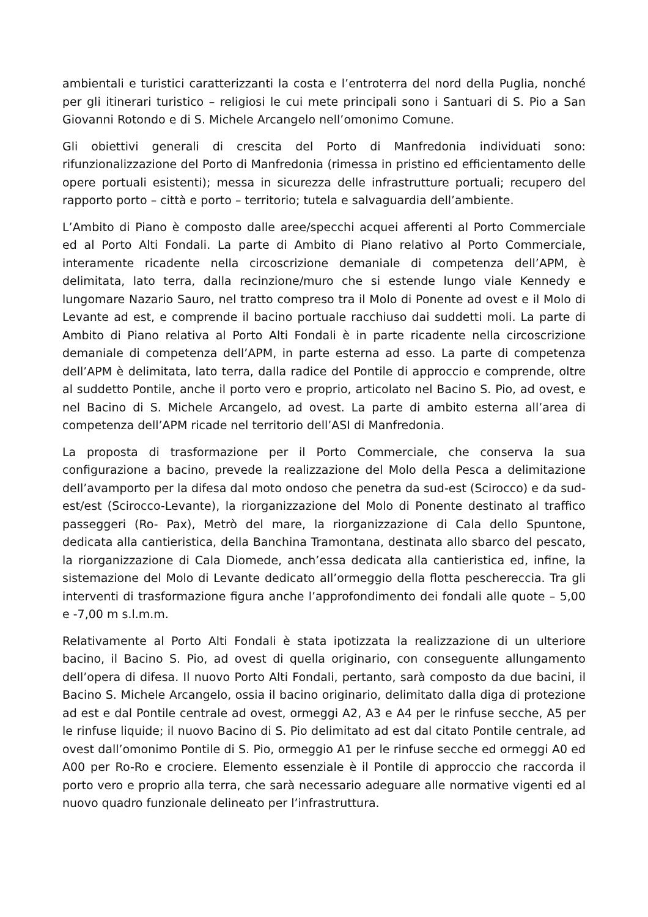ambientali e turistici caratterizzanti la costa e l’entroterra del nord della Puglia, nonché per gli itinerari turistico – religiosi le cui mete principali sono i Santuari di S. Pio a San Giovanni Rotondo e di S. Michele Arcangelo nell’omonimo Comune.
Gli obiettivi generali di crescita del Porto di Manfredonia individuati sono: rifunzionalizzazione del Porto di Manfredonia (rimessa in pristino ed efficientamento delle opere portuali esistenti); messa in sicurezza delle infrastrutture portuali; recupero del rapporto porto – città e porto – territorio; tutela e salvaguardia dell’ambiente.
L’Ambito di Piano è composto dalle aree/specchi acquei afferenti al Porto Commerciale ed al Porto Alti Fondali. La parte di Ambito di Piano relativo al Porto Commerciale, interamente ricadente nella circoscrizione demaniale di competenza dell’APM, è delimitata, lato terra, dalla recinzione/muro che si estende lungo viale Kennedy e lungomare Nazario Sauro, nel tratto compreso tra il Molo di Ponente ad ovest e il Molo di Levante ad est, e comprende il bacino portuale racchiuso dai suddetti moli. La parte di Ambito di Piano relativa al Porto Alti Fondali è in parte ricadente nella circoscrizione demaniale di competenza dell’APM, in parte esterna ad esso. La parte di competenza dell’APM è delimitata, lato terra, dalla radice del Pontile di approccio e comprende, oltre al suddetto Pontile, anche il porto vero e proprio, articolato nel Bacino S. Pio, ad ovest, e nel Bacino di S. Michele Arcangelo, ad ovest. La parte di ambito esterna all’area di competenza dell’APM ricade nel territorio dell’ASI di Manfredonia.
La proposta di trasformazione per il Porto Commerciale, che conserva la sua configurazione a bacino, prevede la realizzazione del Molo della Pesca a delimitazione dell’avamporto per la difesa dal moto ondoso che penetra da sud-est (Scirocco) e da sud-est/est (Scirocco-Levante), la riorganizzazione del Molo di Ponente destinato al traffico passeggeri (Ro- Pax), Metrò del mare, la riorganizzazione di Cala dello Spuntone, dedicata alla cantieristica, della Banchina Tramontana, destinata allo sbarco del pescato, la riorganizzazione di Cala Diomede, anch’essa dedicata alla cantieristica ed, infine, la sistemazione del Molo di Levante dedicato all’ormeggio della flotta peschereccia. Tra gli interventi di trasformazione figura anche l’approfondimento dei fondali alle quote – 5,00 e -7,00 m s.l.m.m.
Relativamente al Porto Alti Fondali è stata ipotizzata la realizzazione di un ulteriore bacino, il Bacino S. Pio, ad ovest di quella originario, con conseguente allungamento dell’opera di difesa. Il nuovo Porto Alti Fondali, pertanto, sarà composto da due bacini, il Bacino S. Michele Arcangelo, ossia il bacino originario, delimitato dalla diga di protezione ad est e dal Pontile centrale ad ovest, ormeggi A2, A3 e A4 per le rinfuse secche, A5 per le rinfuse liquide; il nuovo Bacino di S. Pio delimitato ad est dal citato Pontile centrale, ad ovest dall’omonimo Pontile di S. Pio, ormeggio A1 per le rinfuse secche ed ormeggi A0 ed A00 per Ro-Ro e crociere. Elemento essenziale è il Pontile di approccio che raccorda il porto vero e proprio alla terra, che sarà necessario adeguare alle normative vigenti ed al nuovo quadro funzionale delineato per l’infrastruttura.